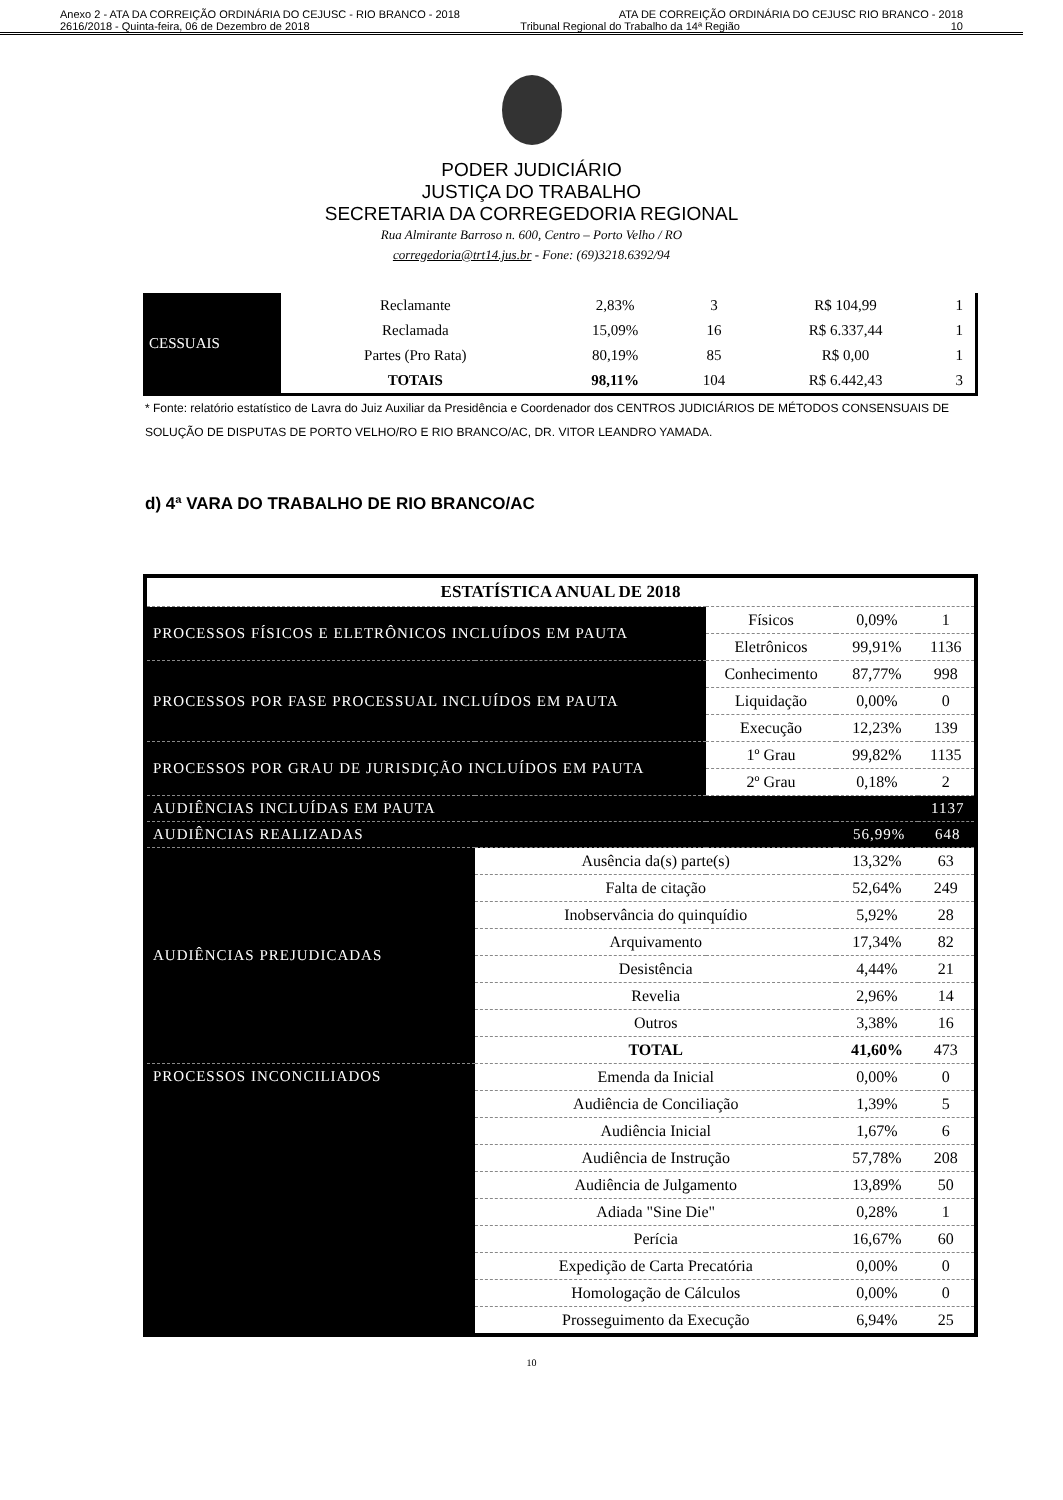Anexo 2 - ATA DA CORREIÇÃO ORDINÁRIA DO CEJUSC - RIO BRANCO - 2018 ATA DE CORREIÇÃO ORDINÁRIA DO CEJUSC RIO BRANCO - 2018
2616/2018 - Quinta-feira, 06 de Dezembro de 2018 Tribunal Regional do Trabalho da 14ª Região 10
PODER JUDICIÁRIO
JUSTIÇA DO TRABALHO
SECRETARIA DA CORREGEDORIA REGIONAL
Rua Almirante Barroso n. 600, Centro – Porto Velho / RO
corregedoria@trt14.jus.br - Fone: (69)3218.6392/94
| CESSUAIS | Reclamante | 2,83% | 3 | R$ 104,99 | 1 |
| | Reclamada | 15,09% | 16 | R$ 6.337,44 | 1 |
| | Partes (Pro Rata) | 80,19% | 85 | R$ 0,00 | 1 |
| | TOTAIS | 98,11% | 104 | R$ 6.442,43 | 3 |
* Fonte: relatório estatístico de Lavra do Juiz Auxiliar da Presidência e Coordenador dos CENTROS JUDICIÁRIOS DE MÉTODOS CONSENSUAIS DE SOLUÇÃO DE DISPUTAS DE PORTO VELHO/RO E RIO BRANCO/AC, DR. VITOR LEANDRO YAMADA.
d) 4ª VARA DO TRABALHO DE RIO BRANCO/AC
| ESTATÍSTICA ANUAL DE 2018 | | | | |
| PROCESSOS FÍSICOS E ELETRÔNICOS INCLUÍDOS EM PAUTA | | Físicos | 0,09% | 1 |
| | | Eletrônicos | 99,91% | 1136 |
| PROCESSOS POR FASE PROCESSUAL INCLUÍDOS EM PAUTA | | Conhecimento | 87,77% | 998 |
| | | Liquidação | 0,00% | 0 |
| | | Execução | 12,23% | 139 |
| PROCESSOS POR GRAU DE JURISDIÇÃO INCLUÍDOS EM PAUTA | | 1º Grau | 99,82% | 1135 |
| | | 2º Grau | 0,18% | 2 |
| AUDIÊNCIAS INCLUÍDAS EM PAUTA | | | | 1137 |
| AUDIÊNCIAS REALIZADAS | | | 56,99% | 648 |
| AUDIÊNCIAS PREJUDICADAS | Ausência da(s) parte(s) | | 13,32% | 63 |
| | Falta de citação | | 52,64% | 249 |
| | Inobservância do quinquídio | | 5,92% | 28 |
| | Arquivamento | | 17,34% | 82 |
| | Desistência | | 4,44% | 21 |
| | Revelia | | 2,96% | 14 |
| | Outros | | 3,38% | 16 |
| | TOTAL | | 41,60% | 473 |
| PROCESSOS INCONCILIADOS | Emenda da Inicial | | 0,00% | 0 |
| | Audiência de Conciliação | | 1,39% | 5 |
| | Audiência Inicial | | 1,67% | 6 |
| | Audiência de Instrução | | 57,78% | 208 |
| | Audiência de Julgamento | | 13,89% | 50 |
| | Adiada "Sine Die" | | 0,28% | 1 |
| | Perícia | | 16,67% | 60 |
| | Expedição de Carta Precatória | | 0,00% | 0 |
| | Homologação de Cálculos | | 0,00% | 0 |
| | Prosseguimento da Execução | | 6,94% | 25 |
10